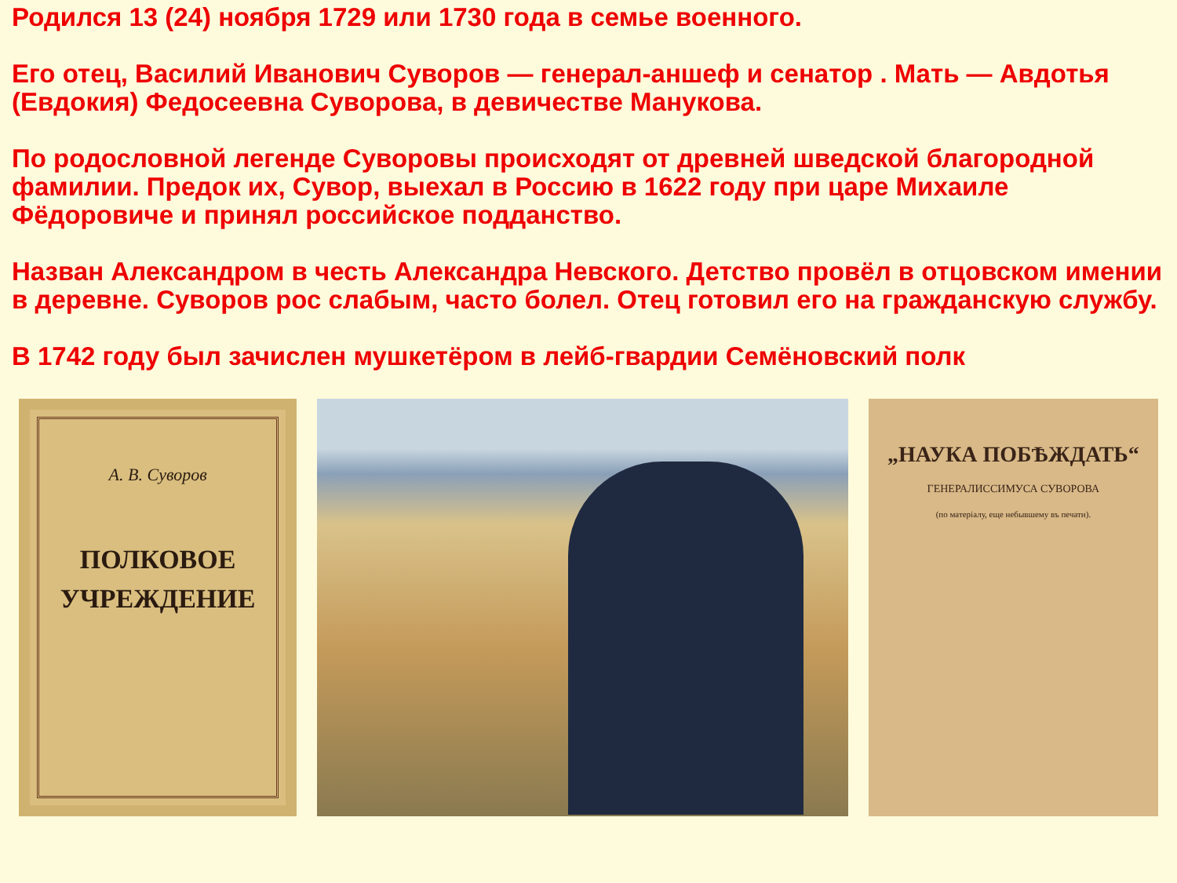Родился 13 (24) ноября 1729 или 1730 года в семье военного.
Его отец, Василий Иванович Суворов — генерал-аншеф и сенатор . Мать — Авдотья (Евдокия) Федосеевна Суворова, в девичестве Манукова.
По родословной легенде Суворовы происходят от древней шведской благородной фамилии. Предок их, Сувор, выехал в Россию в 1622 году при царе Михаиле Фёдоровиче и принял российское подданство.
Назван Александром в честь Александра Невского. Детство провёл в отцовском имении в деревне. Суворов рос слабым, часто болел. Отец готовил его на гражданскую службу.
В 1742 году был зачислен мушкетёром в лейб-гвардии Семёновский полк
А. В. Суворов
ПОЛКОВОЕ
УЧРЕЖДЕНИЕ
„НАУКА ПОБѢЖДАТЬ“
ГЕНЕРАЛИССИМУСА СУВОРОВА
(по матеріалу, еще небывшему въ печати).